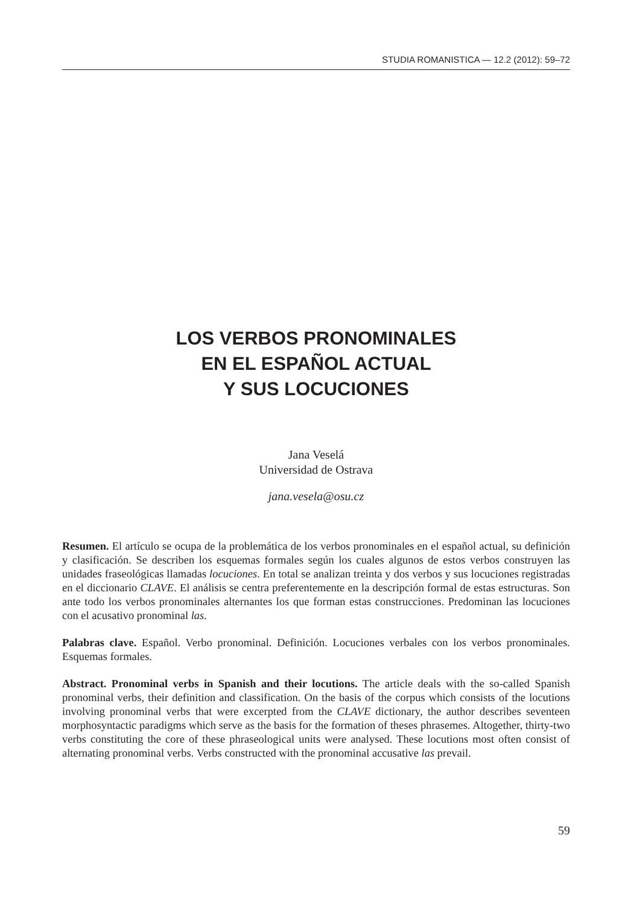STUDIA ROMANISTICA — 12.2 (2012): 59–72
LOS VERBOS PRONOMINALES
EN EL ESPAÑOL ACTUAL
Y SUS LOCUCIONES
Jana Veselá
Universidad de Ostrava
jana.vesela@osu.cz
Resumen. El artículo se ocupa de la problemática de los verbos pronominales en el español actual, su definición y clasificación. Se describen los esquemas formales según los cuales algunos de estos verbos construyen las unidades fraseológicas llamadas locuciones. En total se analizan treinta y dos verbos y sus locuciones registradas en el diccionario CLAVE. El análisis se centra preferentemente en la descripción formal de estas estructuras. Son ante todo los verbos pronominales alternantes los que forman estas construcciones. Predominan las locuciones con el acusativo pronominal las.
Palabras clave. Español. Verbo pronominal. Definición. Locuciones verbales con los verbos pronominales. Esquemas formales.
Abstract. Pronominal verbs in Spanish and their locutions. The article deals with the so-called Spanish pronominal verbs, their definition and classification. On the basis of the corpus which consists of the locutions involving pronominal verbs that were excerpted from the CLAVE dictionary, the author describes seventeen morphosyntactic paradigms which serve as the basis for the formation of theses phrasemes. Altogether, thirty-two verbs constituting the core of these phraseological units were analysed. These locutions most often consist of alternating pronominal verbs. Verbs constructed with the pronominal accusative las prevail.
59